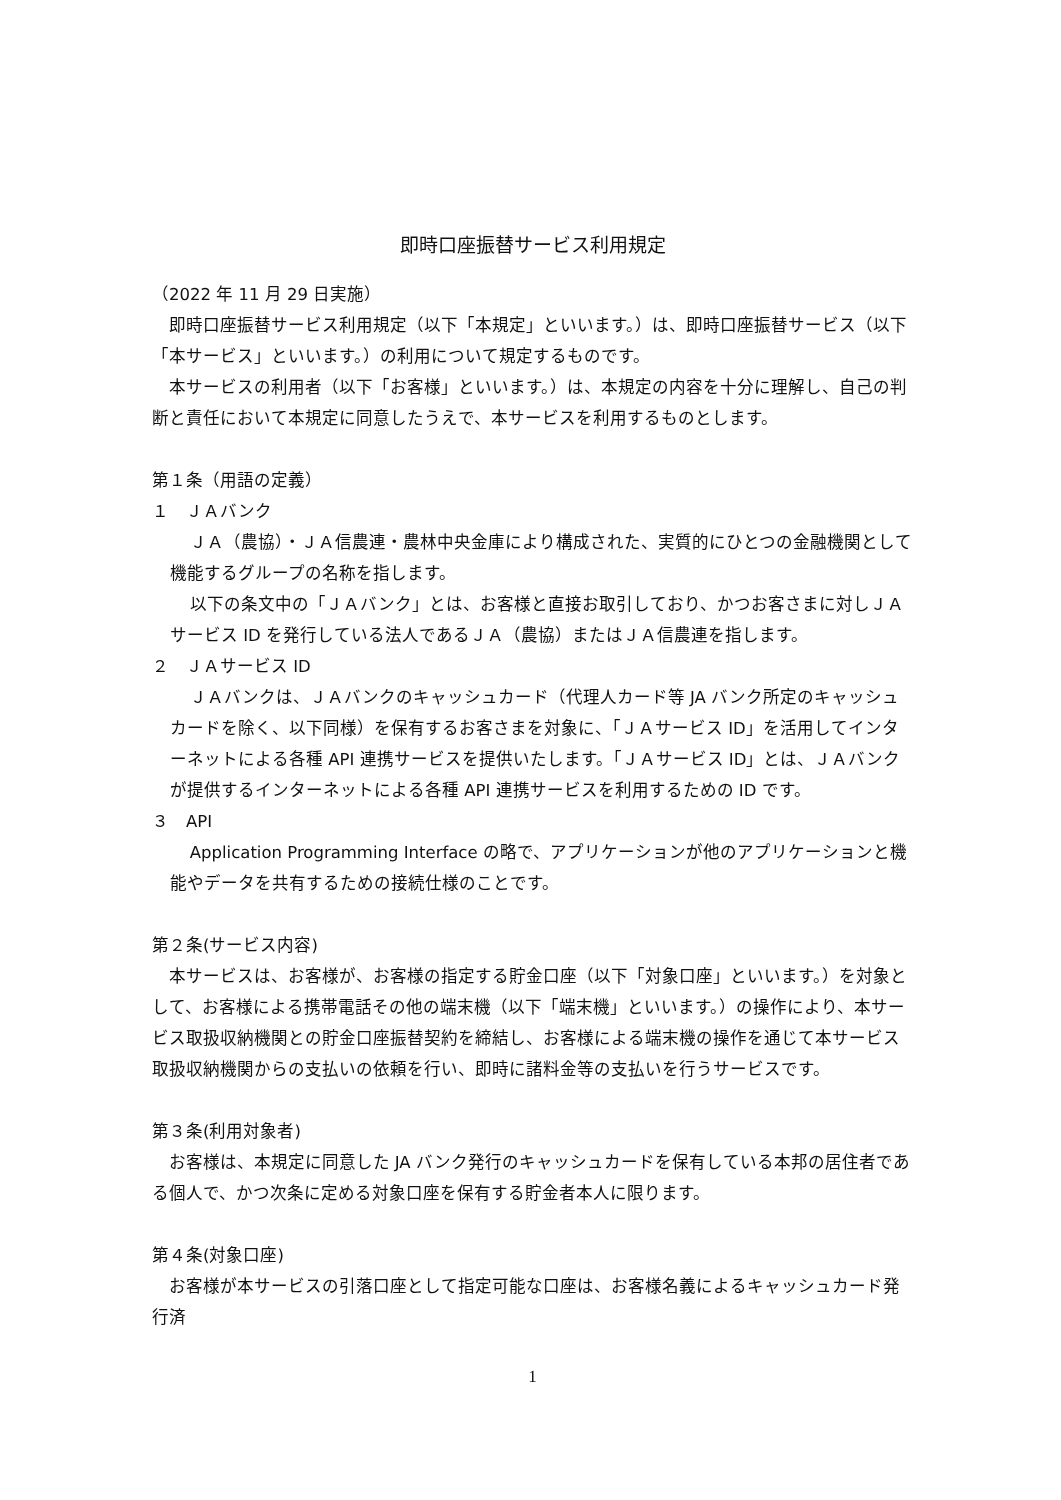即時口座振替サービス利用規定
（2022 年 11 月 29 日実施）
即時口座振替サービス利用規定（以下「本規定」といいます。）は、即時口座振替サービス（以下「本サービス」といいます。）の利用について規定するものです。
本サービスの利用者（以下「お客様」といいます。）は、本規定の内容を十分に理解し、自己の判断と責任において本規定に同意したうえで、本サービスを利用するものとします。
第１条（用語の定義）
１　ＪＡバンク
ＪＡ（農協）・ＪＡ信農連・農林中央金庫により構成された、実質的にひとつの金融機関として機能するグループの名称を指します。
以下の条文中の「ＪＡバンク」とは、お客様と直接お取引しており、かつお客さまに対しＪＡサービス ID を発行している法人であるＪＡ（農協）またはＪＡ信農連を指します。
２　ＪＡサービス ID
ＪＡバンクは、ＪＡバンクのキャッシュカード（代理人カード等 JA バンク所定のキャッシュカードを除く、以下同様）を保有するお客さまを対象に、「ＪＡサービス ID」を活用してインターネットによる各種 API 連携サービスを提供いたします。「ＪＡサービス ID」とは、ＪＡバンクが提供するインターネットによる各種 API 連携サービスを利用するための ID です。
３　API
Application Programming Interface の略で、アプリケーションが他のアプリケーションと機能やデータを共有するための接続仕様のことです。
第２条(サービス内容)
本サービスは、お客様が、お客様の指定する貯金口座（以下「対象口座」といいます。）を対象として、お客様による携帯電話その他の端末機（以下「端末機」といいます。）の操作により、本サービス取扱収納機関との貯金口座振替契約を締結し、お客様による端末機の操作を通じて本サービス取扱収納機関からの支払いの依頼を行い、即時に諸料金等の支払いを行うサービスです。
第３条(利用対象者)
お客様は、本規定に同意した JA バンク発行のキャッシュカードを保有している本邦の居住者である個人で、かつ次条に定める対象口座を保有する貯金者本人に限ります。
第４条(対象口座)
お客様が本サービスの引落口座として指定可能な口座は、お客様名義によるキャッシュカード発行済
1